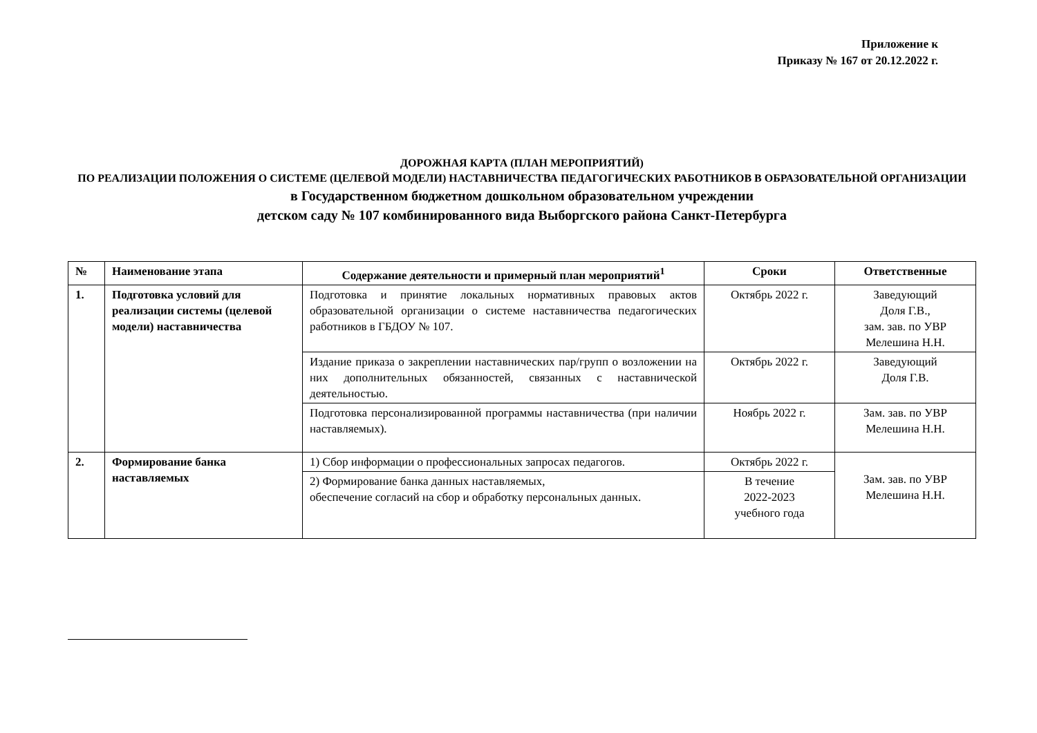Приложение к
Приказу № 167 от 20.12.2022 г.
ДОРОЖНАЯ КАРТА (ПЛАН МЕРОПРИЯТИЙ)
ПО РЕАЛИЗАЦИИ ПОЛОЖЕНИЯ О СИСТЕМЕ (ЦЕЛЕВОЙ МОДЕЛИ) НАСТАВНИЧЕСТВА ПЕДАГОГИЧЕСКИХ РАБОТНИКОВ В ОБРАЗОВАТЕЛЬНОЙ ОРГАНИЗАЦИИ
в Государственном бюджетном дошкольном образовательном учреждении
детском саду № 107 комбинированного вида Выборгского района Санкт-Петербурга
| № | Наименование этапа | Содержание деятельности и примерный план мероприятий<sup>1</sup> | Сроки | Ответственные |
| --- | --- | --- | --- | --- |
| 1. | Подготовка условий для реализации системы (целевой модели) наставничества | Подготовка и принятие локальных нормативных правовых актов образовательной организации о системе наставничества педагогических работников в ГБДОУ № 107. | Октябрь 2022 г. | Заведующий Доля Г.В., зам. зав. по УВР Мелешина Н.Н. |
| | | Издание приказа о закреплении наставнических пар/групп о возложении на них дополнительных обязанностей, связанных с наставнической деятельностью. | Октябрь 2022 г. | Заведующий Доля Г.В. |
| | | Подготовка персонализированной программы наставничества (при наличии наставляемых). | Ноябрь 2022 г. | Зам. зав. по УВР Мелешина Н.Н. |
| 2. | Формирование банка наставляемых | 1) Сбор информации о профессиональных запросах педагогов. | Октябрь 2022 г. | Зам. зав. по УВР Мелешина Н.Н. |
| | | 2) Формирование банка данных наставляемых, обеспечение согласий на сбор и обработку персональных данных. | В течение 2022-2023 учебного года | |